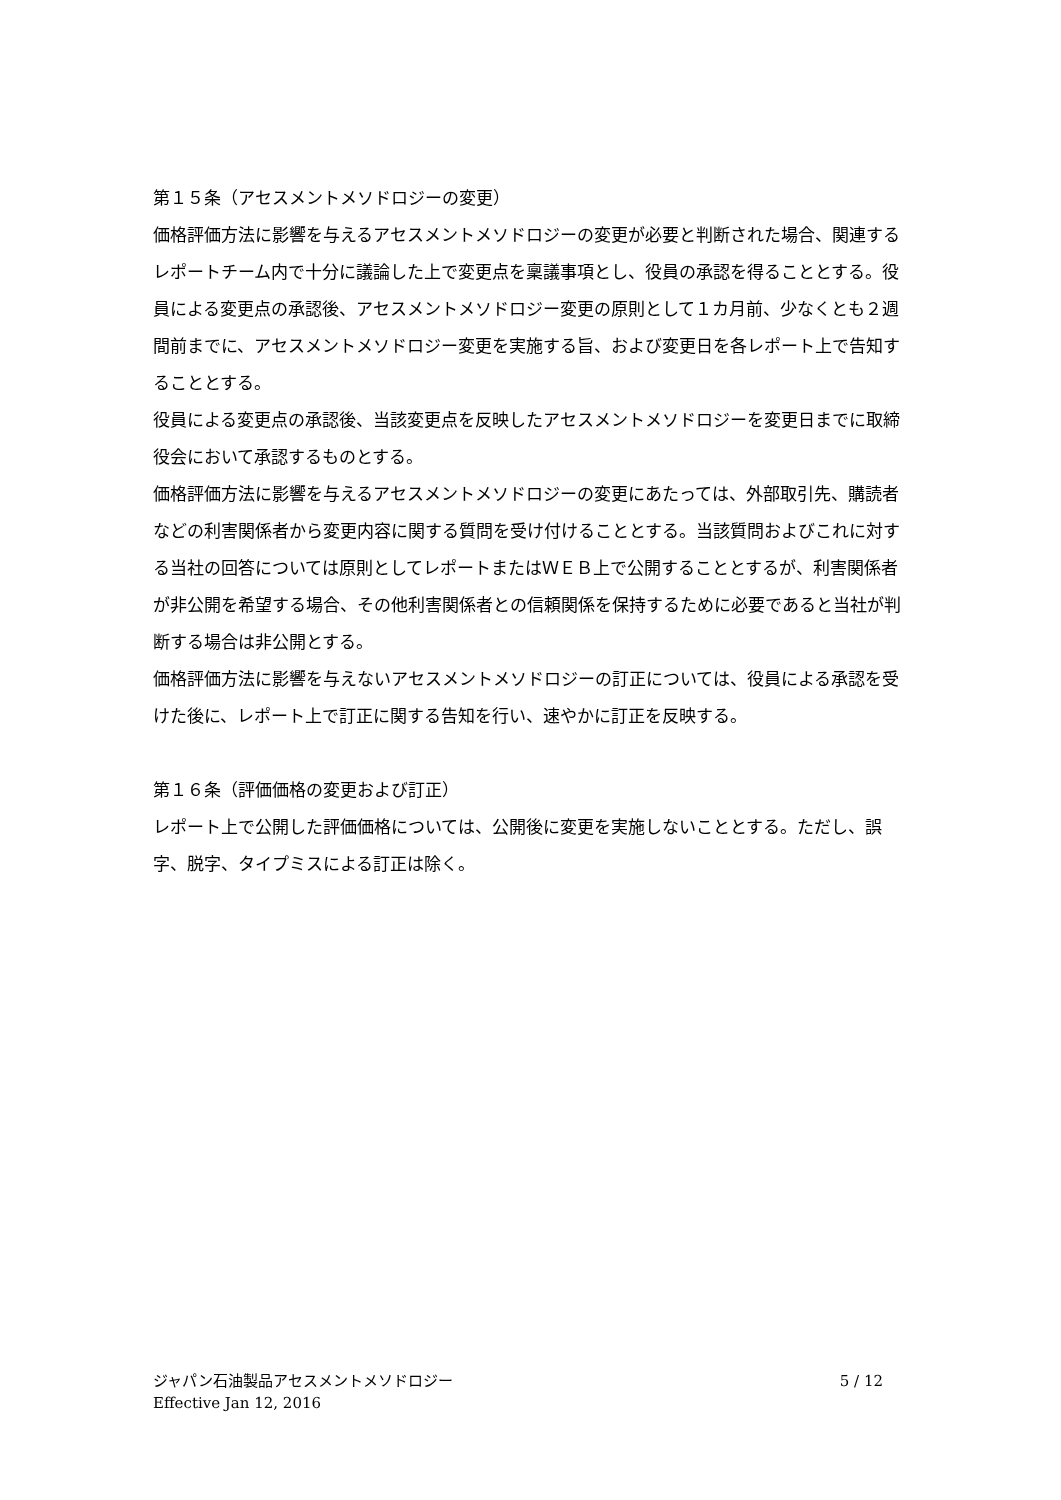第１５条（アセスメントメソドロジーの変更）
価格評価方法に影響を与えるアセスメントメソドロジーの変更が必要と判断された場合、関連するレポートチーム内で十分に議論した上で変更点を稟議事項とし、役員の承認を得ることとする。役員による変更点の承認後、アセスメントメソドロジー変更の原則として１カ月前、少なくとも２週間前までに、アセスメントメソドロジー変更を実施する旨、および変更日を各レポート上で告知することとする。
役員による変更点の承認後、当該変更点を反映したアセスメントメソドロジーを変更日までに取締役会において承認するものとする。
価格評価方法に影響を与えるアセスメントメソドロジーの変更にあたっては、外部取引先、購読者などの利害関係者から変更内容に関する質問を受け付けることとする。当該質問およびこれに対する当社の回答については原則としてレポートまたはＷＥＢ上で公開することとするが、利害関係者が非公開を希望する場合、その他利害関係者との信頼関係を保持するために必要であると当社が判断する場合は非公開とする。
価格評価方法に影響を与えないアセスメントメソドロジーの訂正については、役員による承認を受けた後に、レポート上で訂正に関する告知を行い、速やかに訂正を反映する。
第１６条（評価価格の変更および訂正）
レポート上で公開した評価価格については、公開後に変更を実施しないこととする。ただし、誤字、脱字、タイプミスによる訂正は除く。
ジャパン石油製品アセスメントメソドロジー
Effective Jan 12, 2016
5 / 12